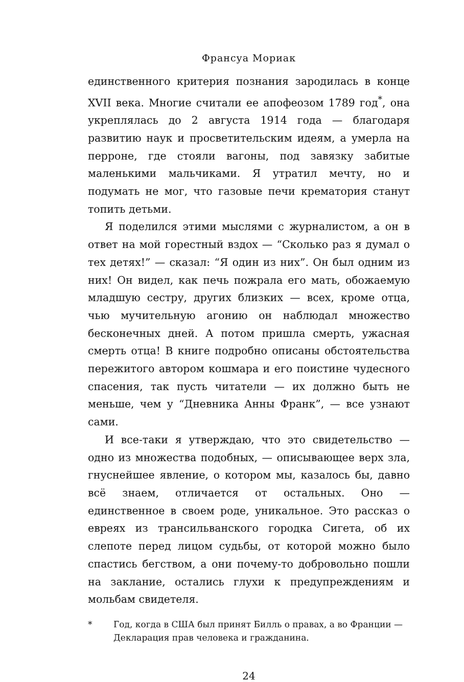Франсуа Мориак
единственного критерия познания зародилась в конце XVII века. Многие считали ее апофеозом 1789 год<sup>*</sup>, она укреплялась до 2 августа 1914 года — благодаря развитию наук и просветительским идеям, а умерла на перроне, где стояли вагоны, под завязку забитые маленькими мальчиками. Я утратил мечту, но и подумать не мог, что газовые печи крематория станут топить детьми.
Я поделился этими мыслями с журналистом, а он в ответ на мой горестный вздох — “Сколько раз я думал о тех детях!” — сказал: “Я один из них”. Он был одним из них! Он видел, как печь пожрала его мать, обожаемую младшую сестру, других близких — всех, кроме отца, чью мучительную агонию он наблюдал множество бесконечных дней. А потом пришла смерть, ужасная смерть отца! В книге подробно описаны обстоятельства пережитого автором кошмара и его поистине чудесного спасения, так пусть читатели — их должно быть не меньше, чем у “Дневника Анны Франк”, — все узнают сами.
И все-таки я утверждаю, что это свидетельство — одно из множества подобных, — описывающее верх зла, гнуснейшее явление, о котором мы, казалось бы, давно всё знаем, отличается от остальных. Оно — единственное в своем роде, уникальное. Это рассказ о евреях из трансильванского городка Сигета, об их слепоте перед лицом судьбы, от которой можно было спастись бегством, а они почему-то добровольно пошли на заклание, остались глухи к предупреждениям и мольбам свидетеля.
* Год, когда в США был принят Билль о правах, а во Франции — Декларация прав человека и гражданина.
24